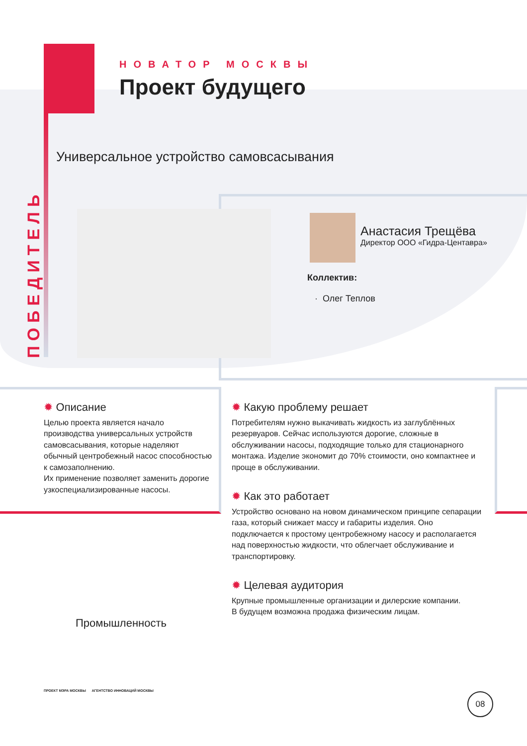НОВАТОР МОСКВЫ
Проект будущего
ПОБЕДИТЕЛЬ
Универсальное устройство самовсасывания
Анастасия Трещёва
Директор ООО «Гидра-Центавра»
Коллектив:
· Олег Теплов
✹ Описание
Целью проекта является начало производства универсальных устройств самовсасывания, которые наделяют обычный центробежный насос способностью к самозаполнению.
Их применение позволяет заменить дорогие узкоспециализированные насосы.
✹ Какую проблему решает
Потребителям нужно выкачивать жидкость из заглублённых резервуаров. Сейчас используются дорогие, сложные в обслуживании насосы, подходящие только для стационарного монтажа. Изделие экономит до 70% стоимости, оно компактнее и проще в обслуживании.
✹ Как это работает
Устройство основано на новом динамическом принципе сепарации газа, который снижает массу и габариты изделия. Оно подключается к простому центробежному насосу и располагается над поверхностью жидкости, что облегчает обслуживание и транспортировку.
✹ Целевая аудитория
Крупные промышленные организации и дилерские компании.
В будущем возможна продажа физическим лицам.
Промышленность
ПРОЕКТ МЭРА МОСКВЫ АГЕНТСТВО ИННОВАЦИЙ МОСКВЫ
08